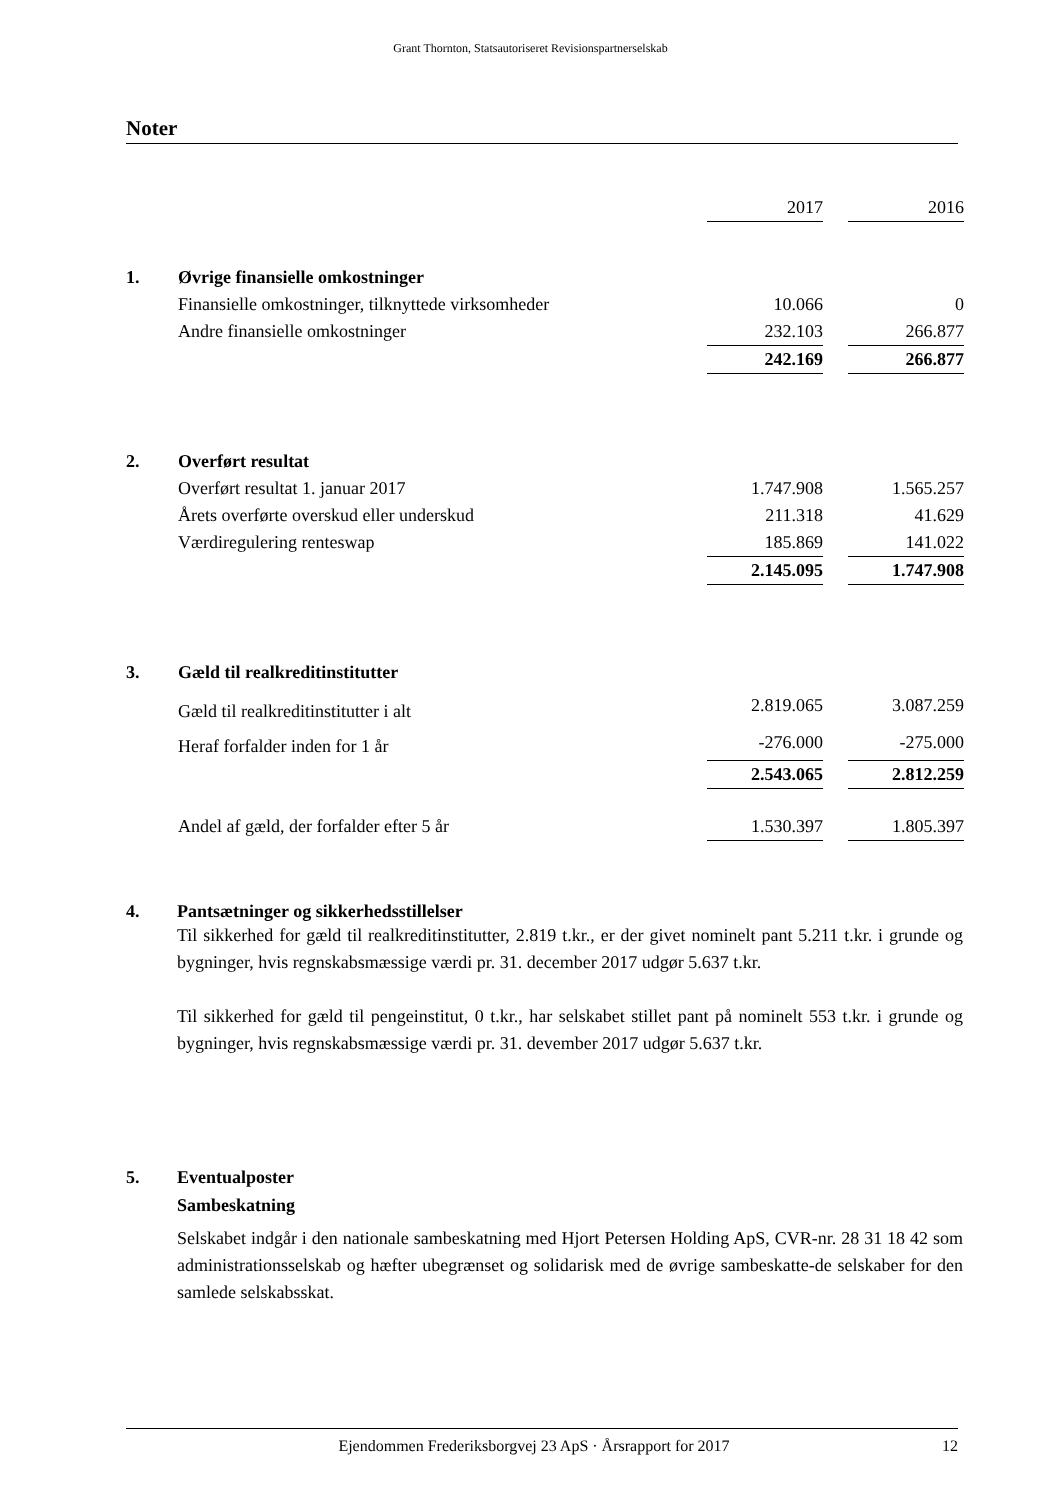Grant Thornton, Statsautoriseret Revisionspartnerselskab
Noter
| | | 2017 | | 2016 |
| 1. | Øvrige finansielle omkostninger | | | |
| | Finansielle omkostninger, tilknyttede virksomheder | 10.066 | | 0 |
| | Andre finansielle omkostninger | 232.103 | | 266.877 |
| | | 242.169 | | 266.877 |
| 2. | Overført resultat | | | |
| | Overført resultat 1. januar 2017 | 1.747.908 | | 1.565.257 |
| | Årets overførte overskud eller underskud | 211.318 | | 41.629 |
| | Værdiregulering renteswap | 185.869 | | 141.022 |
| | | 2.145.095 | | 1.747.908 |
| 3. | Gæld til realkreditinstitutter | | | |
| | Gæld til realkreditinstitutter i alt | 2.819.065 | | 3.087.259 |
| | Heraf forfalder inden for 1 år | -276.000 | | -275.000 |
| | | 2.543.065 | | 2.812.259 |
| | Andel af gæld, der forfalder efter 5 år | 1.530.397 | | 1.805.397 |
4. Pantsætninger og sikkerhedsstillelser
Til sikkerhed for gæld til realkreditinstitutter, 2.819 t.kr., er der givet nominelt pant 5.211 t.kr. i grunde og bygninger, hvis regnskabsmæssige værdi pr. 31. december 2017 udgør 5.637 t.kr.
Til sikkerhed for gæld til pengeinstitut, 0 t.kr., har selskabet stillet pant på nominelt 553 t.kr. i grunde og bygninger, hvis regnskabsmæssige værdi pr. 31. devember 2017 udgør 5.637 t.kr.
5. Eventualposter
Sambeskatning
Selskabet indgår i den nationale sambeskatning med Hjort Petersen Holding ApS, CVR-nr. 28 31 18 42 som administrationsselskab og hæfter ubegrænset og solidarisk med de øvrige sambeskatte-de selskaber for den samlede selskabsskat.
Ejendommen Frederiksborgvej 23 ApS · Årsrapport for 2017
12